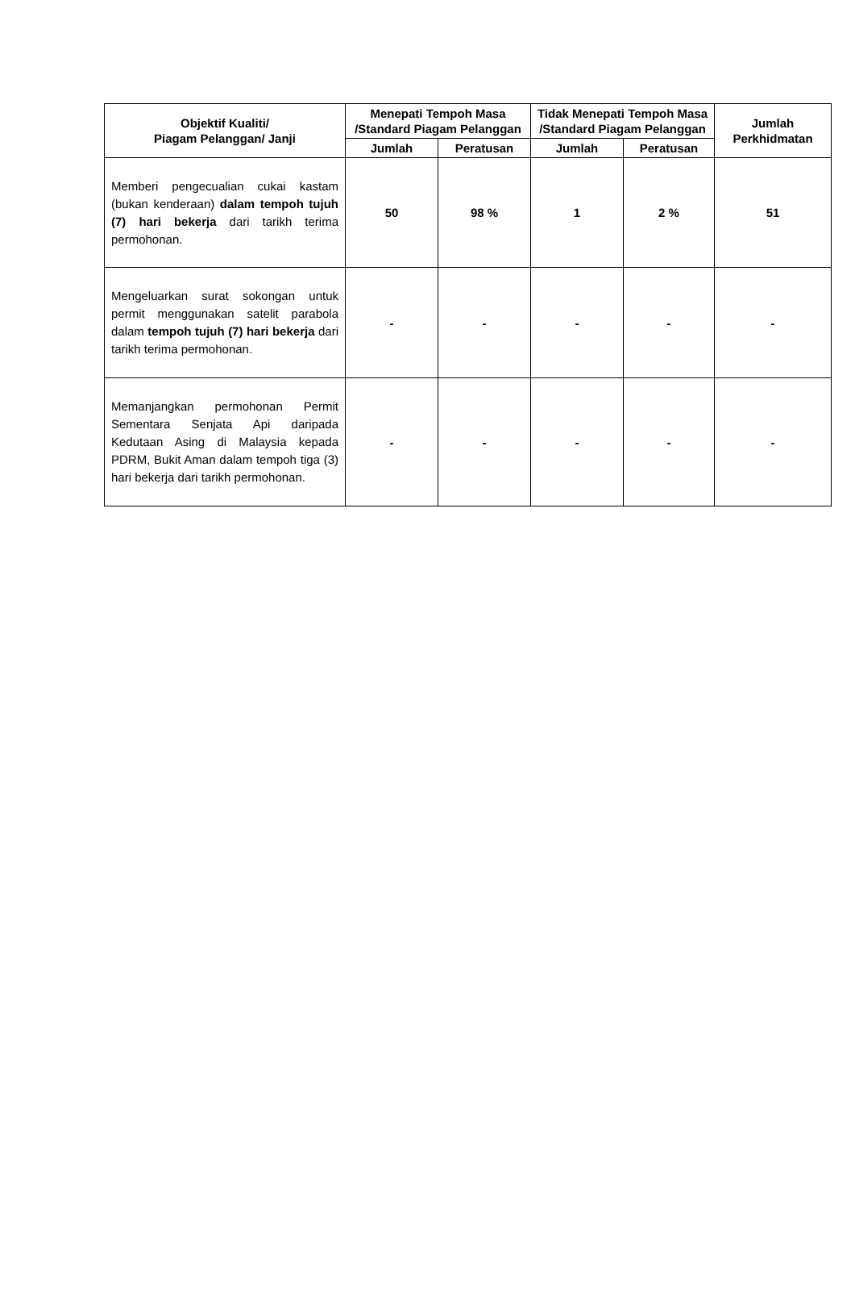| Objektif Kualiti/ Piagam Pelanggan/ Janji | Menepati Tempoh Masa /Standard Piagam Pelanggan | | Tidak Menepati Tempoh Masa /Standard Piagam Pelanggan | | Jumlah Perkhidmatan |
| --- | --- | --- | --- | --- | --- |
| | Jumlah | Peratusan | Jumlah | Peratusan | |
| Memberi pengecualian cukai kastam (bukan kenderaan) dalam tempoh tujuh (7) hari bekerja dari tarikh terima permohonan. | 50 | 98 % | 1 | 2 % | 51 |
| Mengeluarkan surat sokongan untuk permit menggunakan satelit parabola dalam tempoh tujuh (7) hari bekerja dari tarikh terima permohonan. | - | - | - | - | - |
| Memanjangkan permohonan Permit Sementara Senjata Api daripada Kedutaan Asing di Malaysia kepada PDRM, Bukit Aman dalam tempoh tiga (3) hari bekerja dari tarikh permohonan. | - | - | - | - | - |